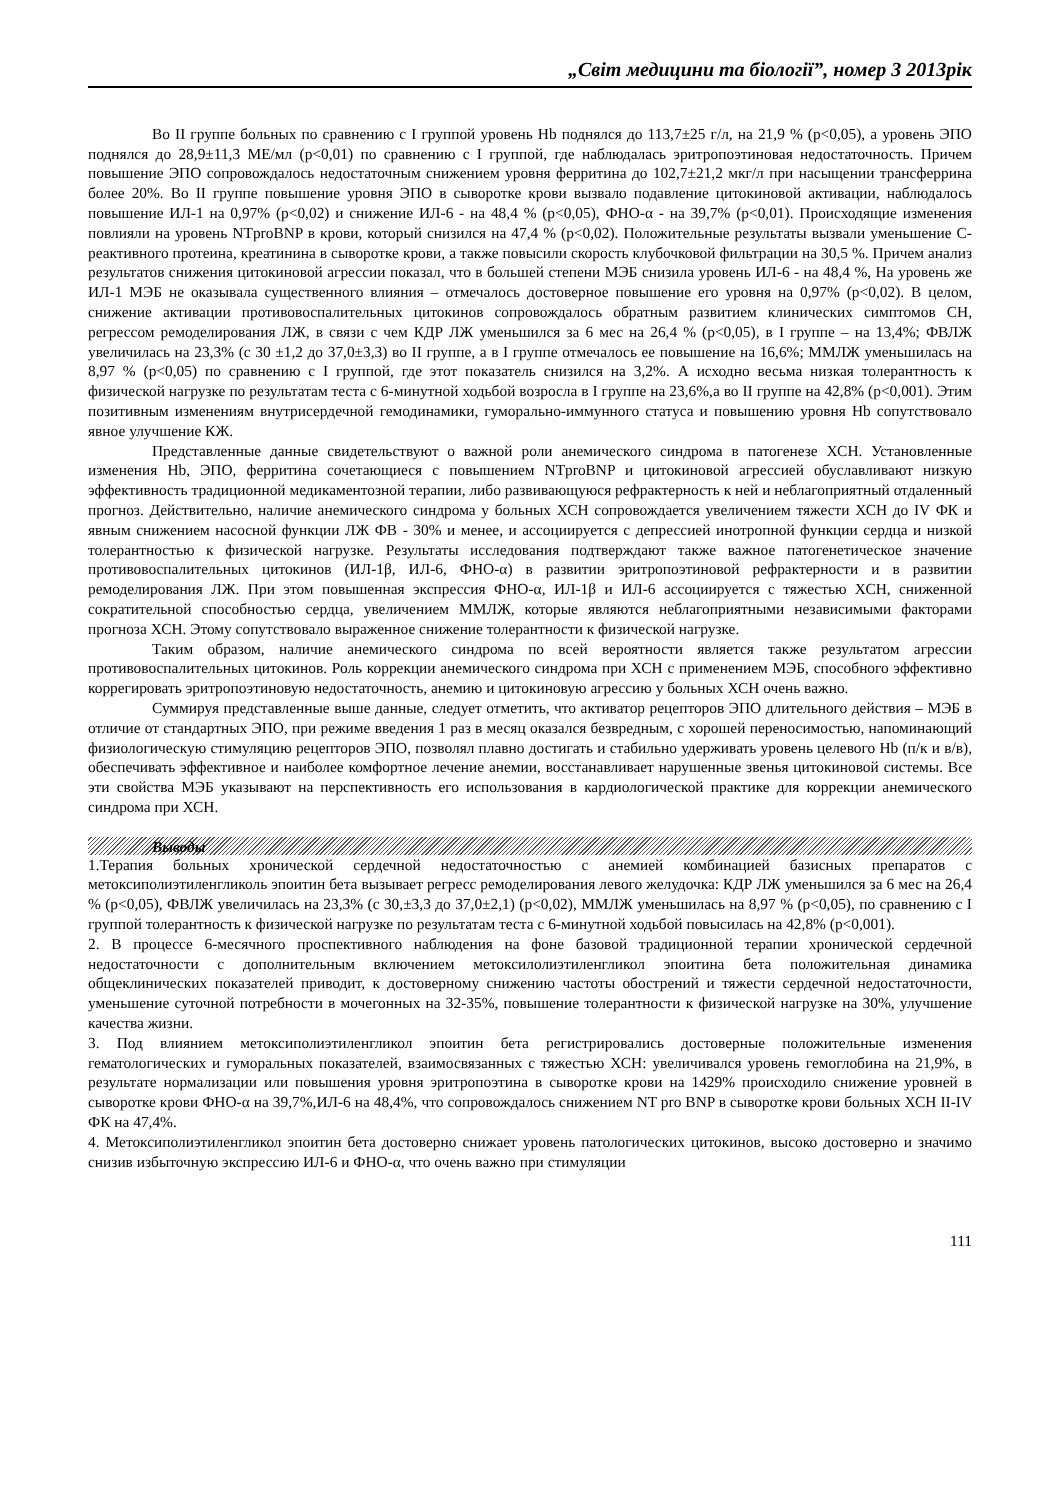„Світ медицини та біології”, номер 3 2013рік
Во II группе больных по сравнению с I группой уровень Hb поднялся до 113,7±25 г/л, на 21,9 % (p<0,05), а уровень ЭПО поднялся до 28,9±11,3 МЕ/мл (p<0,01) по сравнению с I группой, где наблюдалась эритропоэтиновая недостаточность. Причем повышение ЭПО сопровождалось недостаточным снижением уровня ферритина до 102,7±21,2 мкг/л при насыщении трансферрина более 20%. Во II группе повышение уровня ЭПО в сыворотке крови вызвало подавление цитокиновой активации, наблюдалось повышение ИЛ-1 на 0,97% (p<0,02) и снижение ИЛ-6 - на 48,4 % (p<0,05), ФНО-α - на 39,7% (p<0,01). Происходящие изменения повлияли на уровень NTproBNP в крови, который снизился на 47,4 % (p<0,02). Положительные результаты вызвали уменьшение С-реактивного протеина, креатинина в сыворотке крови, а также повысили скорость клубочковой фильтрации на 30,5 %. Причем анализ результатов снижения цитокиновой агрессии показал, что в большей степени МЭБ снизила уровень ИЛ-6 - на 48,4 %, На уровень же ИЛ-1 МЭБ не оказывала существенного влияния – отмечалось достоверное повышение его уровня на 0,97% (p<0,02). В целом, снижение активации противовоспалительных цитокинов сопровождалось обратным развитием клинических симптомов СН, регрессом ремоделирования ЛЖ, в связи с чем КДР ЛЖ уменьшился за 6 мес на 26,4 % (p<0,05), в I группе – на 13,4%; ФВЛЖ увеличилась на 23,3% (с 30 ±1,2 до 37,0±3,3) во II группе, а в I группе отмечалось ее повышение на 16,6%; ММЛЖ уменьшилась на 8,97 % (p<0,05) по сравнению с I группой, где этот показатель снизился на 3,2%. А исходно весьма низкая толерантность к физической нагрузке по результатам теста с 6-минутной ходьбой возросла в I группе на 23,6%,а во II группе на 42,8% (p<0,001). Этим позитивным изменениям внутрисердечной гемодинамики, гуморально-иммунного статуса и повышению уровня Hb сопутствовало явное улучшение КЖ.
Представленные данные свидетельствуют о важной роли анемического синдрома в патогенезе ХСН. Установленные изменения Hb, ЭПО, ферритина сочетающиеся с повышением NTproBNP и цитокиновой агрессией обуславливают низкую эффективность традиционной медикаментозной терапии, либо развивающуюся рефрактерность к ней и неблагоприятный отдаленный прогноз. Действительно, наличие анемического синдрома у больных ХСН сопровождается увеличением тяжести ХСН до IV ФК и явным снижением насосной функции ЛЖ ФВ - 30% и менее, и ассоциируется с депрессией инотропной функции сердца и низкой толерантностью к физической нагрузке. Результаты исследования подтверждают также важное патогенетическое значение противовоспалительных цитокинов (ИЛ-1β, ИЛ-6, ФНО-α) в развитии эритропоэтиновой рефрактерности и в развитии ремоделирования ЛЖ. При этом повышенная экспрессия ФНО-α, ИЛ-1β и ИЛ-6 ассоциируется с тяжестью ХСН, сниженной сократительной способностью сердца, увеличением ММЛЖ, которые являются неблагоприятными независимыми факторами прогноза ХСН. Этому сопутствовало выраженное снижение толерантности к физической нагрузке.
Таким образом, наличие анемического синдрома по всей вероятности является также результатом агрессии противовоспалительных цитокинов. Роль коррекции анемического синдрома при ХСН с применением МЭБ, способного эффективно коррегировать эритропоэтиновую недостаточность, анемию и цитокиновую агрессию у больных ХСН очень важно.
Суммируя представленные выше данные, следует отметить, что активатор рецепторов ЭПО длительного действия – МЭБ в отличие от стандартных ЭПО, при режиме введения 1 раз в месяц оказался безвредным, с хорошей переносимостью, напоминающий физиологическую стимуляцию рецепторов ЭПО, позволял плавно достигать и стабильно удерживать уровень целевого Hb (п/к и в/в), обеспечивать эффективное и наиболее комфортное лечение анемии, восстанавливает нарушенные звенья цитокиновой системы. Все эти свойства МЭБ указывают на перспективность его использования в кардиологической практике для коррекции анемического синдрома при ХСН.
Выводы
1.Терапия больных хронической сердечной недостаточностью с анемией комбинацией базисных препаратов с метоксиполиэтиленгликоль эпоитин бета вызывает регресс ремоделирования левого желудочка: КДР ЛЖ уменьшился за 6 мес на 26,4 % (p<0,05), ФВЛЖ увеличилась на 23,3% (с 30,±3,3 до 37,0±2,1) (p<0,02), ММЛЖ уменьшилась на 8,97 % (p<0,05), по сравнению с I группой толерантность к физической нагрузке по результатам теста с 6-минутной ходьбой повысилась на 42,8% (p<0,001).
2. В процессе 6-месячного проспективного наблюдения на фоне базовой традиционной терапии хронической сердечной недостаточности с дополнительным включением метоксилолиэтиленгликол эпоитина бета положительная динамика общеклинических показателей приводит, к достоверному снижению частоты обострений и тяжести сердечной недостаточности, уменьшение суточной потребности в мочегонных на 32-35%, повышение толерантности к физической нагрузке на 30%, улучшение качества жизни.
3. Под влиянием метоксиполиэтиленгликол эпоитин бета регистрировались достоверные положительные изменения гематологических и гуморальных показателей, взаимосвязанных с тяжестью ХСН: увеличивался уровень гемоглобина на 21,9%, в результате нормализации или повышения уровня эритропоэтина в сыворотке крови на 1429% происходило снижение уровней в сыворотке крови ФНО-α на 39,7%,ИЛ-6 на 48,4%, что сопровождалось снижением NT pro BNP в сыворотке крови больных ХСН II-IV ФК на 47,4%.
4. Метоксиполиэтиленгликол эпоитин бета достоверно снижает уровень патологических цитокинов, высоко достоверно и значимо снизив избыточную экспрессию ИЛ-6 и ФНО-α, что очень важно при стимуляции
111